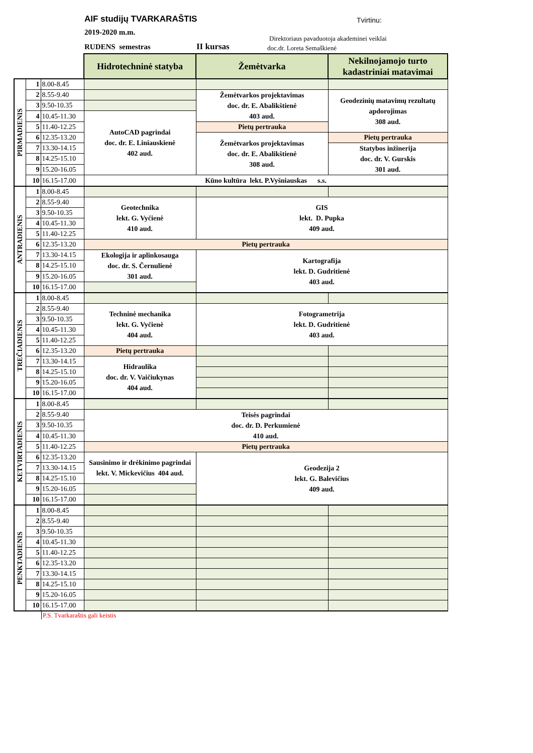AIF studijų TVARKARAŠTIS Tvirtinu:
2019-2020 m.m.
RUDENS semestras II kursas
Direktoriaus pavaduotoja akademinei veiklai
doc.dr. Loreta Semaškienė
| | | | Hidrotechninė statyba | Žemėtvarka | Nekilnojamojo turto kadastriniai matavimai |
| PIRMADIENIS | 1 | 8.00-8.45 | | | |
| | 2 | 8.55-9.40 | | Žemėtvarkos projektavimas doc. dr. E. Abalikštienė 403 aud. | Geodezinių matavimų rezultatų apdorojimas 308 aud. |
| | 3 | 9.50-10.35 | | | |
| | 4 | 10.45-11.30 | AutoCAD pagrindai doc. dr. E. Liniauskienė 402 aud. | | |
| | 5 | 11.40-12.25 | | Pietų pertrauka | |
| | 6 | 12.35-13.20 | | Žemėtvarkos projektavimas doc. dr. E. Abalikštienė 308 aud. | Pietų pertrauka |
| | 7 | 13.30-14.15 | | | Statybos inžinerija doc. dr. V. Gurskis 301 aud. |
| | 8 | 14.25-15.10 | | | |
| | 9 | 15.20-16.05 | | | |
| | 10 | 16.15-17.00 | Kūno kultūra lekt. P.Vyšniauskas s.s. | | |
| ANTRADIENIS | 1 | 8.00-8.45 | | | |
| | 2 | 8.55-9.40 | Geotechnika lekt. G. Vyčienė 410 aud. | GIS lekt. D. Pupka 409 aud. | |
| | 3 | 9.50-10.35 | | | |
| | 4 | 10.45-11.30 | | | |
| | 5 | 11.40-12.25 | | | |
| | 6 | 12.35-13.20 | Pietų pertrauka | | |
| | 7 | 13.30-14.15 | Ekologija ir aplinkosauga doc. dr. S. Černulienė 301 aud. | Kartografija lekt. D. Gudritienė 403 aud. | |
| | 8 | 14.25-15.10 | | | |
| | 9 | 15.20-16.05 | | | |
| | 10 | 16.15-17.00 | | | |
| TREČIADIENIS | 1 | 8.00-8.45 | | | |
| | 2 | 8.55-9.40 | Techninė mechanika lekt. G. Vyčienė 404 aud. | Fotogrametrija lekt. D. Gudritienė 403 aud. | |
| | 3 | 9.50-10.35 | | | |
| | 4 | 10.45-11.30 | | | |
| | 5 | 11.40-12.25 | | | |
| | 6 | 12.35-13.20 | Pietų pertrauka | | |
| | 7 | 13.30-14.15 | Hidraulika doc. dr. V. Vaičiukynas 404 aud. | | |
| | 8 | 14.25-15.10 | | | |
| | 9 | 15.20-16.05 | | | |
| | 10 | 16.15-17.00 | | | |
| KETVIRTADIENIS | 1 | 8.00-8.45 | | | |
| | 2 | 8.55-9.40 | Teisės pagrindai doc. dr. D. Perkumienė 410 aud. | | |
| | 3 | 9.50-10.35 | | | |
| | 4 | 10.45-11.30 | | | |
| | 5 | 11.40-12.25 | Pietų pertrauka | | |
| | 6 | 12.35-13.20 | Sausinimo ir drėkinimo pagrindai lekt. V. Mickevičius 404 aud. | Geodezija 2 lekt. G. Balevičius 409 aud. | |
| | 7 | 13.30-14.15 | | | |
| | 8 | 14.25-15.10 | | | |
| | 9 | 15.20-16.05 | | | |
| | 10 | 16.15-17.00 | | | |
| PENKTADIENIS | 1 | 8.00-8.45 | | | |
| | 2 | 8.55-9.40 | | | |
| | 3 | 9.50-10.35 | | | |
| | 4 | 10.45-11.30 | | | |
| | 5 | 11.40-12.25 | | | |
| | 6 | 12.35-13.20 | | | |
| | 7 | 13.30-14.15 | | | |
| | 8 | 14.25-15.10 | | | |
| | 9 | 15.20-16.05 | | | |
| | 10 | 16.15-17.00 | | | |
P.S. Tvarkaraštis gali keistis